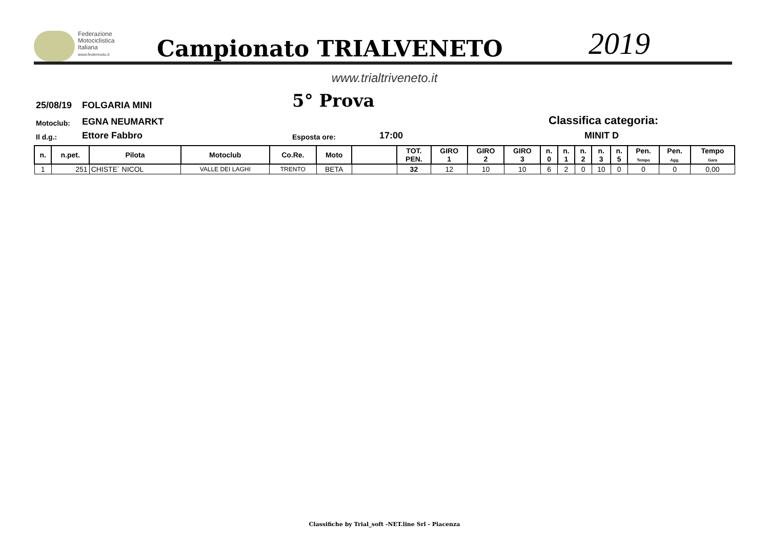Federazione
Motociclistica
Italiana
www.federmoto.it
Campionato TRIALVENETO
2019
www.trialtriveneto.it
25/08/19
FOLGARIA MINI
5° Prova
Motoclub:
EGNA NEUMARKT
Classifica categoria:
Il d.g.:
Ettore Fabbro
Esposta ore:
17:00
MINIT D
| n. | n.pet. | Pilota | Motoclub | Co.Re. | Moto | | TOT. PEN. | GIRO 1 | GIRO 2 | GIRO 3 | n. 0 | n. 1 | n. 2 | n. 3 | n. 5 | Pen. Tempo | Pen. Agg. | Tempo Gara |
| --- | --- | --- | --- | --- | --- | --- | --- | --- | --- | --- | --- | --- | --- | --- | --- | --- | --- | --- |
| 1 | 251 | CHISTE` NICOL | VALLE DEI LAGHI | TRENTO | BETA | | 32 | 12 | 10 | 10 | 6 | 2 | 0 | 10 | 0 | 0 | 0 | 0,00 |
Classifiche by Trial_soft -NET.line Srl - Piacenza